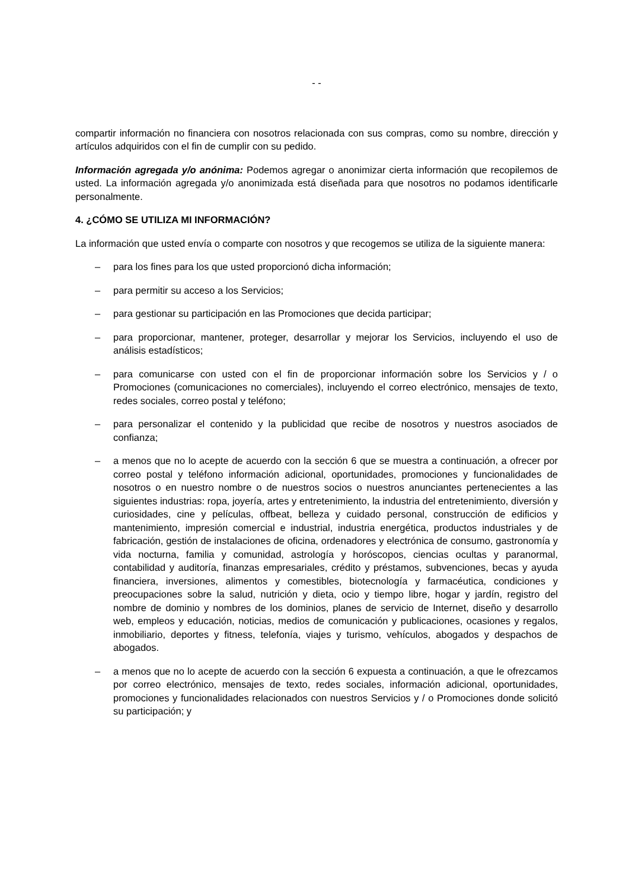- -
compartir información no financiera con nosotros relacionada con sus compras, como su nombre, dirección y artículos adquiridos con el fin de cumplir con su pedido.
Información agregada y/o anónima: Podemos agregar o anonimizar cierta información que recopilemos de usted. La información agregada y/o anonimizada está diseñada para que nosotros no podamos identificarle personalmente.
4. ¿CÓMO SE UTILIZA MI INFORMACIÓN?
La información que usted envía o comparte con nosotros y que recogemos se utiliza de la siguiente manera:
– para los fines para los que usted proporcionó dicha información;
– para permitir su acceso a los Servicios;
– para gestionar su participación en las Promociones que decida participar;
– para proporcionar, mantener, proteger, desarrollar y mejorar los Servicios, incluyendo el uso de análisis estadísticos;
– para comunicarse con usted con el fin de proporcionar información sobre los Servicios y / o Promociones (comunicaciones no comerciales), incluyendo el correo electrónico, mensajes de texto, redes sociales, correo postal y teléfono;
– para personalizar el contenido y la publicidad que recibe de nosotros y nuestros asociados de confianza;
– a menos que no lo acepte de acuerdo con la sección 6 que se muestra a continuación, a ofrecer por correo postal y teléfono información adicional, oportunidades, promociones y funcionalidades de nosotros o en nuestro nombre o de nuestros socios o nuestros anunciantes pertenecientes a las siguientes industrias: ropa, joyería, artes y entretenimiento, la industria del entretenimiento, diversión y curiosidades, cine y películas, offbeat, belleza y cuidado personal, construcción de edificios y mantenimiento, impresión comercial e industrial, industria energética, productos industriales y de fabricación, gestión de instalaciones de oficina, ordenadores y electrónica de consumo, gastronomía y vida nocturna, familia y comunidad, astrología y horóscopos, ciencias ocultas y paranormal, contabilidad y auditoría, finanzas empresariales, crédito y préstamos, subvenciones, becas y ayuda financiera, inversiones, alimentos y comestibles, biotecnología y farmacéutica, condiciones y preocupaciones sobre la salud, nutrición y dieta, ocio y tiempo libre, hogar y jardín, registro del nombre de dominio y nombres de los dominios, planes de servicio de Internet, diseño y desarrollo web, empleos y educación, noticias, medios de comunicación y publicaciones, ocasiones y regalos, inmobiliario, deportes y fitness, telefonía, viajes y turismo, vehículos, abogados y despachos de abogados.
– a menos que no lo acepte de acuerdo con la sección 6 expuesta a continuación, a que le ofrezcamos por correo electrónico, mensajes de texto, redes sociales, información adicional, oportunidades, promociones y funcionalidades relacionados con nuestros Servicios y / o Promociones donde solicitó su participación; y